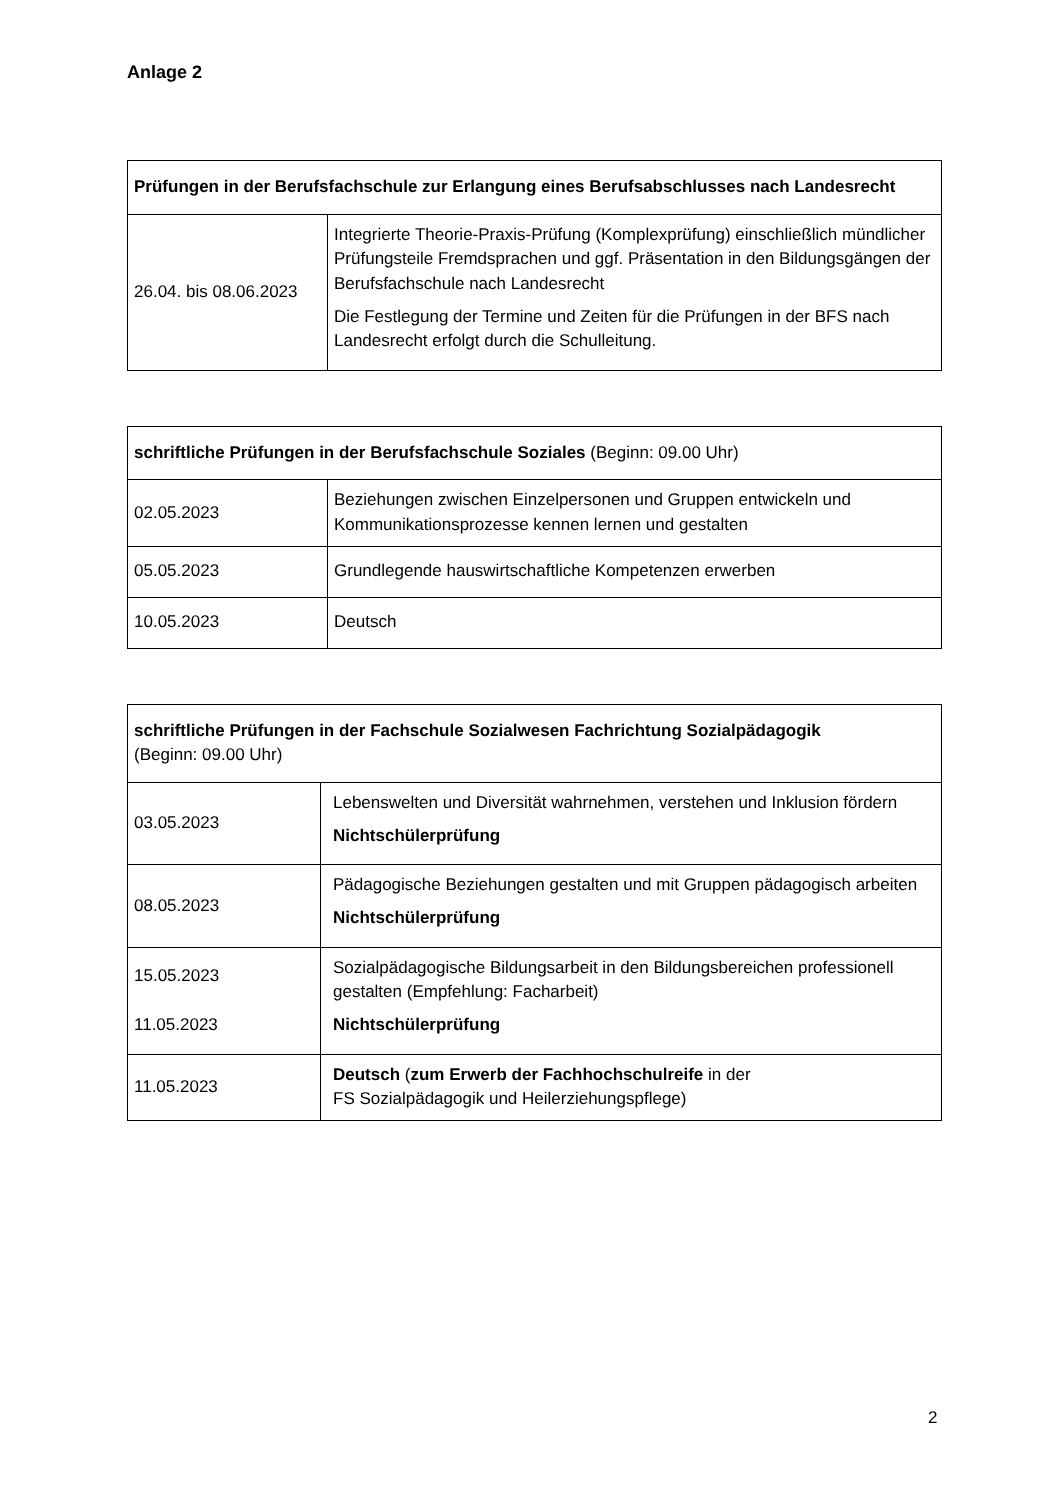Anlage 2
| Prüfungen in der Berufsfachschule zur Erlangung eines Berufsabschlusses nach Landesrecht | |
| --- | --- |
| 26.04. bis 08.06.2023 | Integrierte Theorie-Praxis-Prüfung (Komplexprüfung) einschließlich mündlicher Prüfungsteile Fremdsprachen und ggf. Präsentation in den Bildungsgängen der Berufsfachschule nach Landesrecht Die Festlegung der Termine und Zeiten für die Prüfungen in der BFS nach Landesrecht erfolgt durch die Schulleitung. |
| schriftliche Prüfungen in der Berufsfachschule Soziales (Beginn: 09.00 Uhr) | |
| --- | --- |
| 02.05.2023 | Beziehungen zwischen Einzelpersonen und Gruppen entwickeln und Kommunikationsprozesse kennen lernen und gestalten |
| 05.05.2023 | Grundlegende hauswirtschaftliche Kompetenzen erwerben |
| 10.05.2023 | Deutsch |
| schriftliche Prüfungen in der Fachschule Sozialwesen Fachrichtung Sozialpädagogik (Beginn: 09.00 Uhr) | |
| --- | --- |
| 03.05.2023 | Lebenswelten und Diversität wahrnehmen, verstehen und Inklusion fördern Nichtschülerprüfung |
| 08.05.2023 | Pädagogische Beziehungen gestalten und mit Gruppen pädagogisch arbeiten Nichtschülerprüfung |
| 15.05.2023 11.05.2023 | Sozialpädagogische Bildungsarbeit in den Bildungsbereichen professionell gestalten (Empfehlung: Facharbeit) Nichtschülerprüfung |
| 11.05.2023 | Deutsch ( zum Erwerb der Fachhochschulreife in der FS Sozialpädagogik und Heilerziehungspflege) |
2